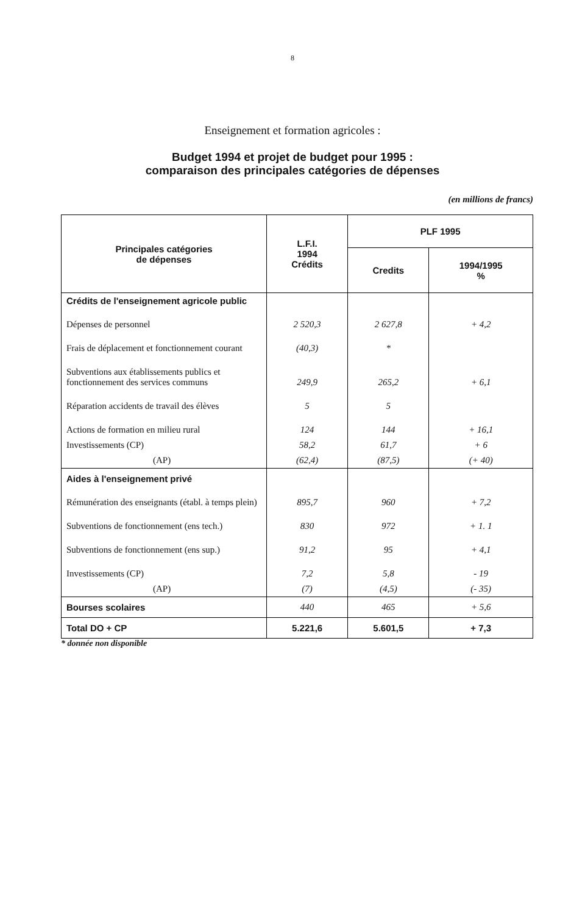8
Enseignement et formation agricoles :
Budget 1994 et projet de budget pour 1995 :
comparaison des principales catégories de dépenses
(en millions de francs)
| Principales catégories de dépenses | L.F.I. 1994 Crédits | PLF 1995 | |
| --- | --- | --- | --- |
| | | Credits | 1994/1995 % |
| Crédits de l'enseignement agricole public | | | |
| Dépenses de personnel | 2 520,3 | 2 627,8 | + 4,2 |
| Frais de déplacement et fonctionnement courant | (40,3) | * | |
| Subventions aux établissements publics et fonctionnement des services communs | 249,9 | 265,2 | + 6,1 |
| Réparation accidents de travail des élèves | 5 | 5 | |
| Actions de formation en milieu rural | 124 | 144 | + 16,1 |
| Investissements (CP) | 58,2 | 61,7 | + 6 |
| (AP) | (62,4) | (87,5) | (+ 40) |
| Aides à l'enseignement privé | | | |
| Rémunération des enseignants (établ. à temps plein) | 895,7 | 960 | + 7,2 |
| Subventions de fonctionnement (ens tech.) | 830 | 972 | + 1. 1 |
| Subventions de fonctionnement (ens sup.) | 91,2 | 95 | + 4,1 |
| Investissements (CP) | 7,2 | 5,8 | - 19 |
| (AP) | (7) | (4,5) | (- 35) |
| Bourses scolaires | 440 | 465 | + 5,6 |
| Total DO + CP | 5.221,6 | 5.601,5 | + 7,3 |
* donnée non disponible